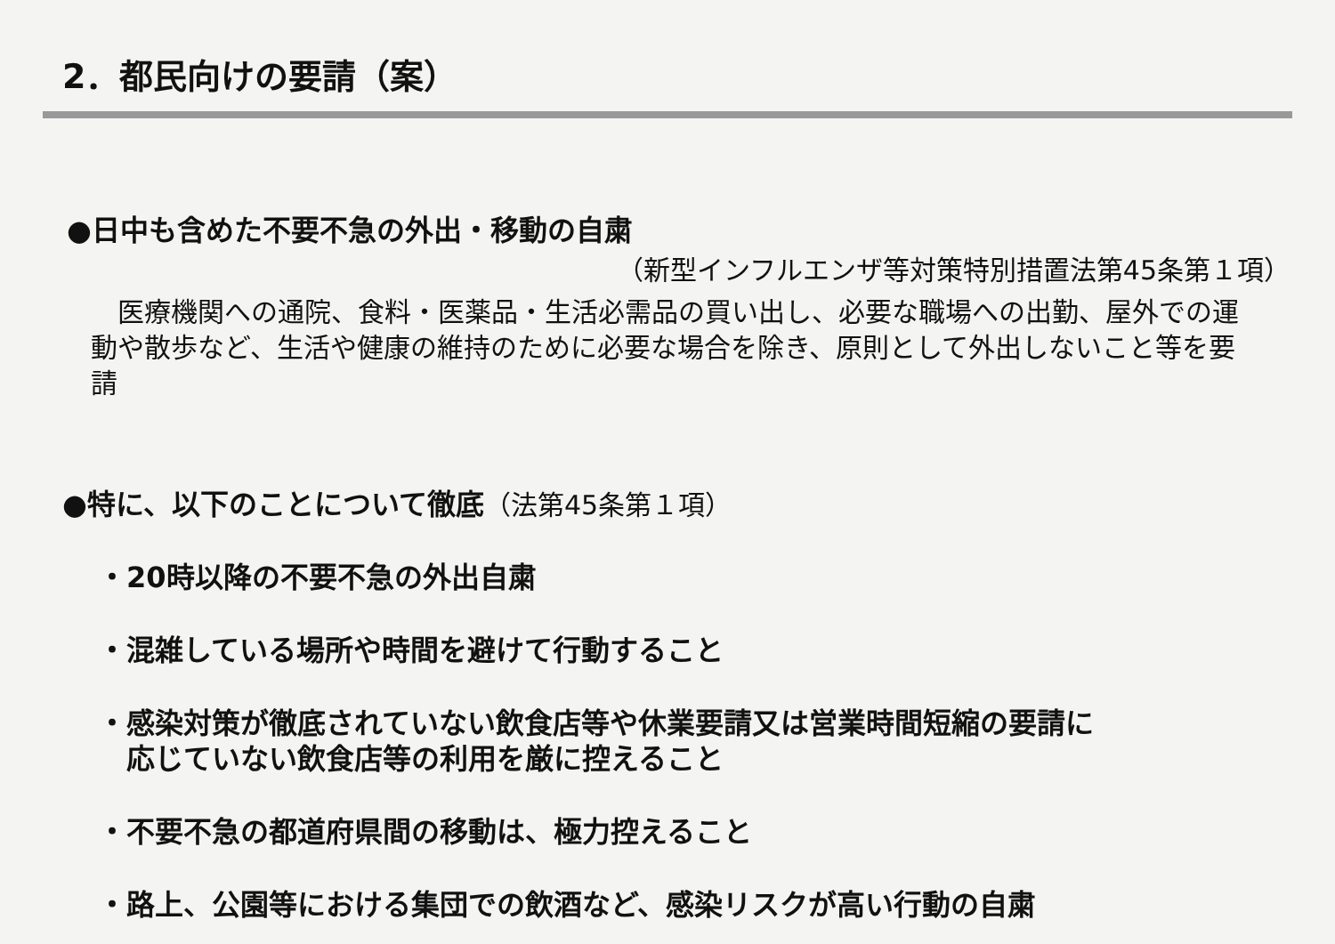2．都民向けの要請（案）
●日中も含めた不要不急の外出・移動の自粛
（新型インフルエンザ等対策特別措置法第45条第１項）
　医療機関への通院、食料・医薬品・生活必需品の買い出し、必要な職場への出勤、屋外での運動や散歩など、生活や健康の維持のために必要な場合を除き、原則として外出しないこと等を要請
●特に、以下のことについて徹底（法第45条第１項）
・20時以降の不要不急の外出自粛
・混雑している場所や時間を避けて行動すること
・感染対策が徹底されていない飲食店等や休業要請又は営業時間短縮の要請に
　応じていない飲食店等の利用を厳に控えること
・不要不急の都道府県間の移動は、極力控えること
・路上、公園等における集団での飲酒など、感染リスクが高い行動の自粛